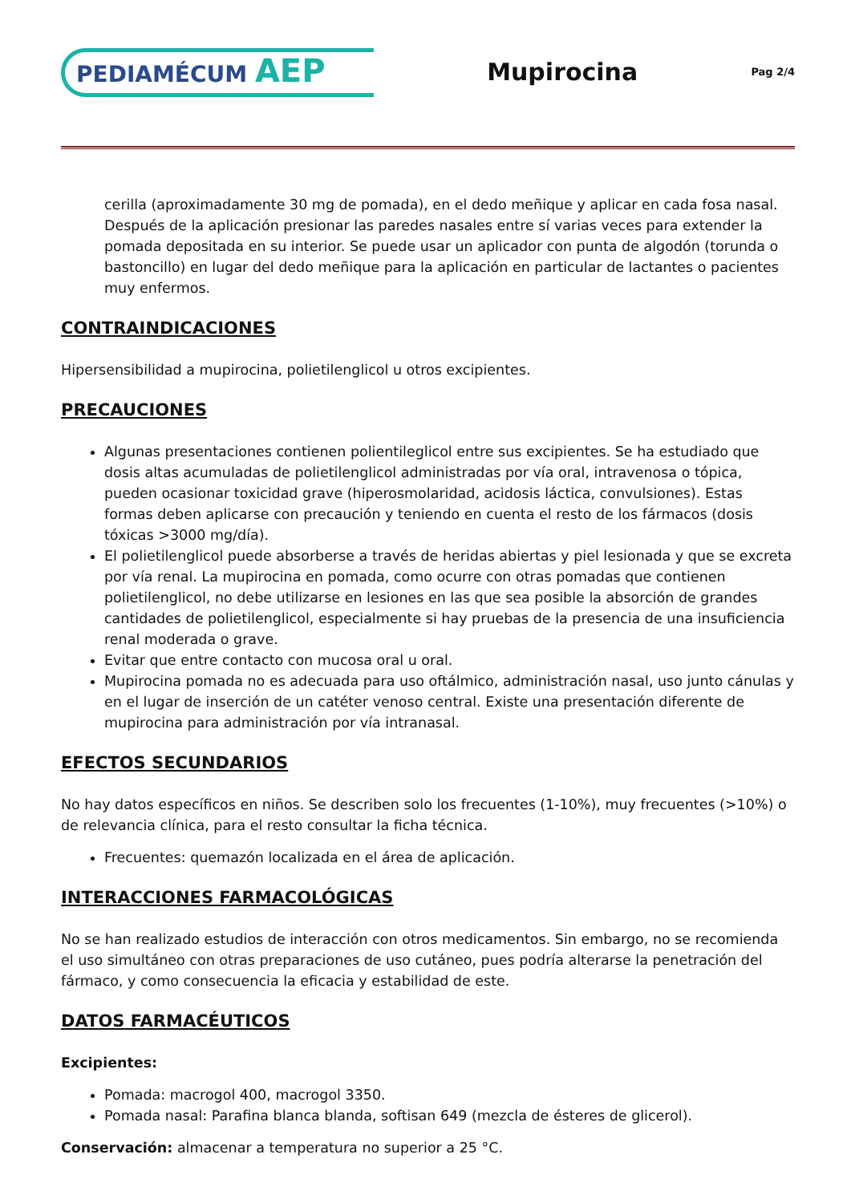PEDIAMÉCUM AEP
Mupirocina
Pag 2/4
cerilla (aproximadamente 30 mg de pomada), en el dedo meñique y aplicar en cada fosa nasal. Después de la aplicación presionar las paredes nasales entre sí varias veces para extender la pomada depositada en su interior. Se puede usar un aplicador con punta de algodón (torunda o bastoncillo) en lugar del dedo meñique para la aplicación en particular de lactantes o pacientes muy enfermos.
CONTRAINDICACIONES
Hipersensibilidad a mupirocina, polietilenglicol u otros excipientes.
PRECAUCIONES
Algunas presentaciones contienen polientileglicol entre sus excipientes. Se ha estudiado que dosis altas acumuladas de polietilenglicol administradas por vía oral, intravenosa o tópica, pueden ocasionar toxicidad grave (hiperosmolaridad, acidosis láctica, convulsiones). Estas formas deben aplicarse con precaución y teniendo en cuenta el resto de los fármacos (dosis tóxicas >3000 mg/día).
El polietilenglicol puede absorberse a través de heridas abiertas y piel lesionada y que se excreta por vía renal. La mupirocina en pomada, como ocurre con otras pomadas que contienen polietilenglicol, no debe utilizarse en lesiones en las que sea posible la absorción de grandes cantidades de polietilenglicol, especialmente si hay pruebas de la presencia de una insuficiencia renal moderada o grave.
Evitar que entre contacto con mucosa oral u oral.
Mupirocina pomada no es adecuada para uso oftálmico, administración nasal, uso junto cánulas y en el lugar de inserción de un catéter venoso central. Existe una presentación diferente de mupirocina para administración por vía intranasal.
EFECTOS SECUNDARIOS
No hay datos específicos en niños. Se describen solo los frecuentes (1-10%), muy frecuentes (>10%) o de relevancia clínica, para el resto consultar la ficha técnica.
Frecuentes: quemazón localizada en el área de aplicación.
INTERACCIONES FARMACOLÓGICAS
No se han realizado estudios de interacción con otros medicamentos. Sin embargo, no se recomienda el uso simultáneo con otras preparaciones de uso cutáneo, pues podría alterarse la penetración del fármaco, y como consecuencia la eficacia y estabilidad de este.
DATOS FARMACÉUTICOS
Excipientes:
Pomada: macrogol 400, macrogol 3350.
Pomada nasal: Parafina blanca blanda, softisan 649 (mezcla de ésteres de glicerol).
Conservación: almacenar a temperatura no superior a 25 °C.